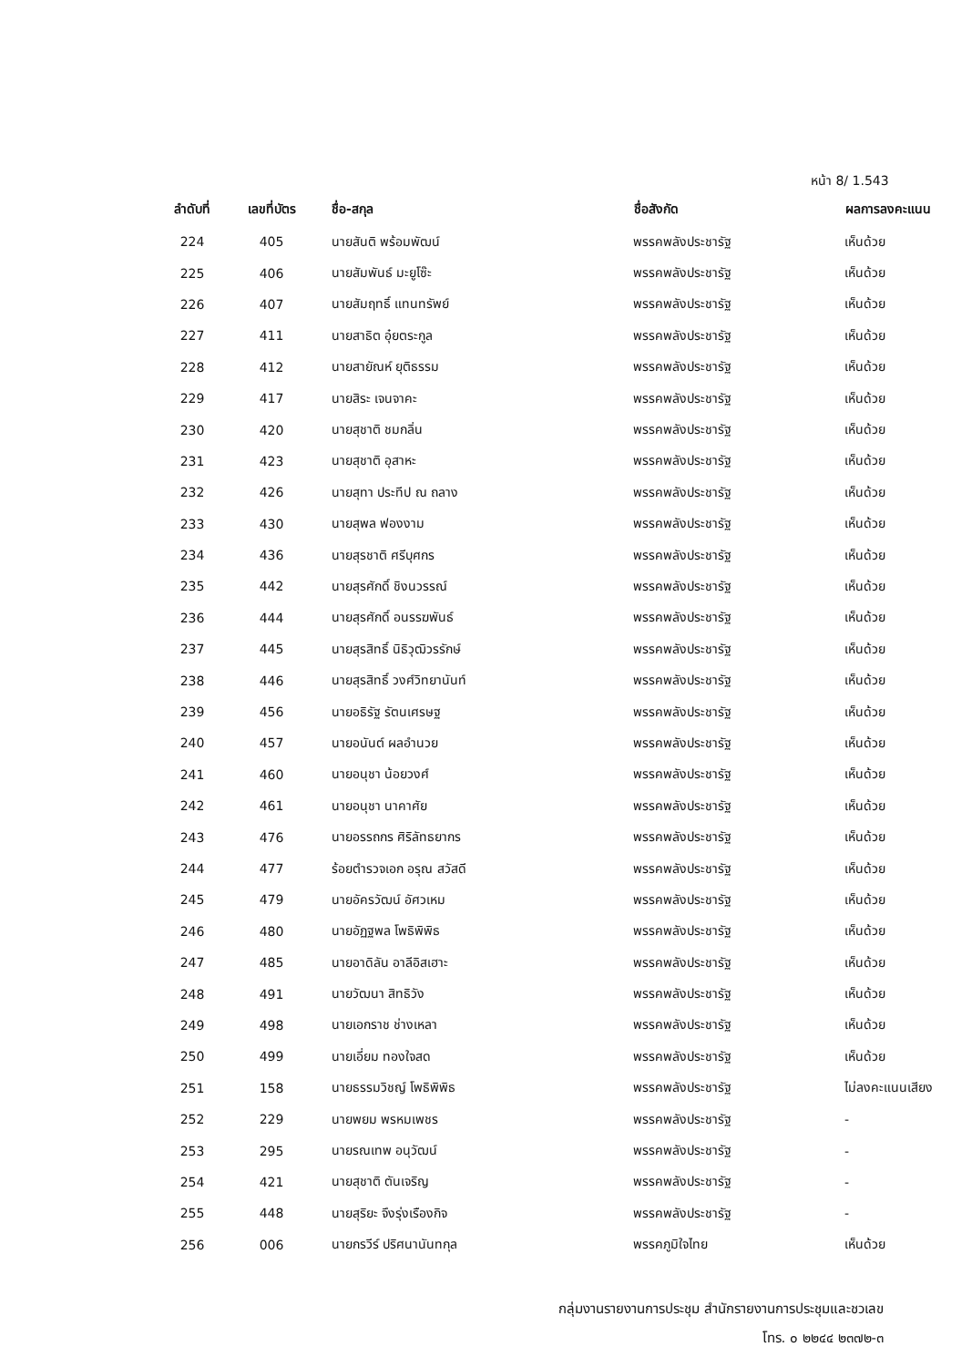หน้า 8/ 1.543
| ลำดับที่ | เลขที่บัตร | ชื่อ-สกุล | ชื่อสังกัด | ผลการลงคะแนน |
| --- | --- | --- | --- | --- |
| 224 | 405 | นายสันติ พร้อมพัฒน์ | พรรคพลังประชารัฐ | เห็นด้วย |
| 225 | 406 | นายสัมพันธ์ มะยูโซ๊ะ | พรรคพลังประชารัฐ | เห็นด้วย |
| 226 | 407 | นายสัมฤทธิ์ แทนทรัพย์ | พรรคพลังประชารัฐ | เห็นด้วย |
| 227 | 411 | นายสาธิต อุ๋ยตระกูล | พรรคพลังประชารัฐ | เห็นด้วย |
| 228 | 412 | นายสายัณห์ ยุติธรรม | พรรคพลังประชารัฐ | เห็นด้วย |
| 229 | 417 | นายสิระ เจนจาคะ | พรรคพลังประชารัฐ | เห็นด้วย |
| 230 | 420 | นายสุชาติ ชมกลิ่น | พรรคพลังประชารัฐ | เห็นด้วย |
| 231 | 423 | นายสุชาติ อุสาหะ | พรรคพลังประชารัฐ | เห็นด้วย |
| 232 | 426 | นายสุทา ประทีป ณ ถลาง | พรรคพลังประชารัฐ | เห็นด้วย |
| 233 | 430 | นายสุพล ฟองงาม | พรรคพลังประชารัฐ | เห็นด้วย |
| 234 | 436 | นายสุรชาติ ศรีบุศกร | พรรคพลังประชารัฐ | เห็นด้วย |
| 235 | 442 | นายสุรศักดิ์ ชิงนวรรณ์ | พรรคพลังประชารัฐ | เห็นด้วย |
| 236 | 444 | นายสุรศักดิ์ อนรรฆพันธ์ | พรรคพลังประชารัฐ | เห็นด้วย |
| 237 | 445 | นายสุรสิทธิ์ นิธิวุฒิวรรักษ์ | พรรคพลังประชารัฐ | เห็นด้วย |
| 238 | 446 | นายสุรสิทธิ์ วงศ์วิทยานันท์ | พรรคพลังประชารัฐ | เห็นด้วย |
| 239 | 456 | นายอธิรัฐ รัตนเศรษฐ | พรรคพลังประชารัฐ | เห็นด้วย |
| 240 | 457 | นายอนันต์ ผลอำนวย | พรรคพลังประชารัฐ | เห็นด้วย |
| 241 | 460 | นายอนุชา น้อยวงศ์ | พรรคพลังประชารัฐ | เห็นด้วย |
| 242 | 461 | นายอนุชา นาคาศัย | พรรคพลังประชารัฐ | เห็นด้วย |
| 243 | 476 | นายอรรถกร ศิริลัทธยากร | พรรคพลังประชารัฐ | เห็นด้วย |
| 244 | 477 | ร้อยตำรวจเอก อรุณ สวัสดี | พรรคพลังประชารัฐ | เห็นด้วย |
| 245 | 479 | นายอัครวัฒน์ อัศวเหม | พรรคพลังประชารัฐ | เห็นด้วย |
| 246 | 480 | นายอัฏฐพล โพธิพิพิธ | พรรคพลังประชารัฐ | เห็นด้วย |
| 247 | 485 | นายอาดิลัน อาลีอิสเฮาะ | พรรคพลังประชารัฐ | เห็นด้วย |
| 248 | 491 | นายวัฒนา สิทธิวัง | พรรคพลังประชารัฐ | เห็นด้วย |
| 249 | 498 | นายเอกราช ช่างเหลา | พรรคพลังประชารัฐ | เห็นด้วย |
| 250 | 499 | นายเอี่ยม ทองใจสด | พรรคพลังประชารัฐ | เห็นด้วย |
| 251 | 158 | นายธรรมวิชญ์ โพธิพิพิธ | พรรคพลังประชารัฐ | ไม่ลงคะแนนเสียง |
| 252 | 229 | นายพยม พรหมเพชร | พรรคพลังประชารัฐ | - |
| 253 | 295 | นายรณเทพ อนุวัฒน์ | พรรคพลังประชารัฐ | - |
| 254 | 421 | นายสุชาติ ตันเจริญ | พรรคพลังประชารัฐ | - |
| 255 | 448 | นายสุริยะ จึงรุ่งเรืองกิจ | พรรคพลังประชารัฐ | - |
| 256 | 006 | นายกรวีร์ ปริศนานันทกุล | พรรคภูมิใจไทย | เห็นด้วย |
กลุ่มงานรายงานการประชุม สำนักรายงานการประชุมและชวเลข
โทร. ๐ ๒๒๔๔ ๒๓๗๒-๓